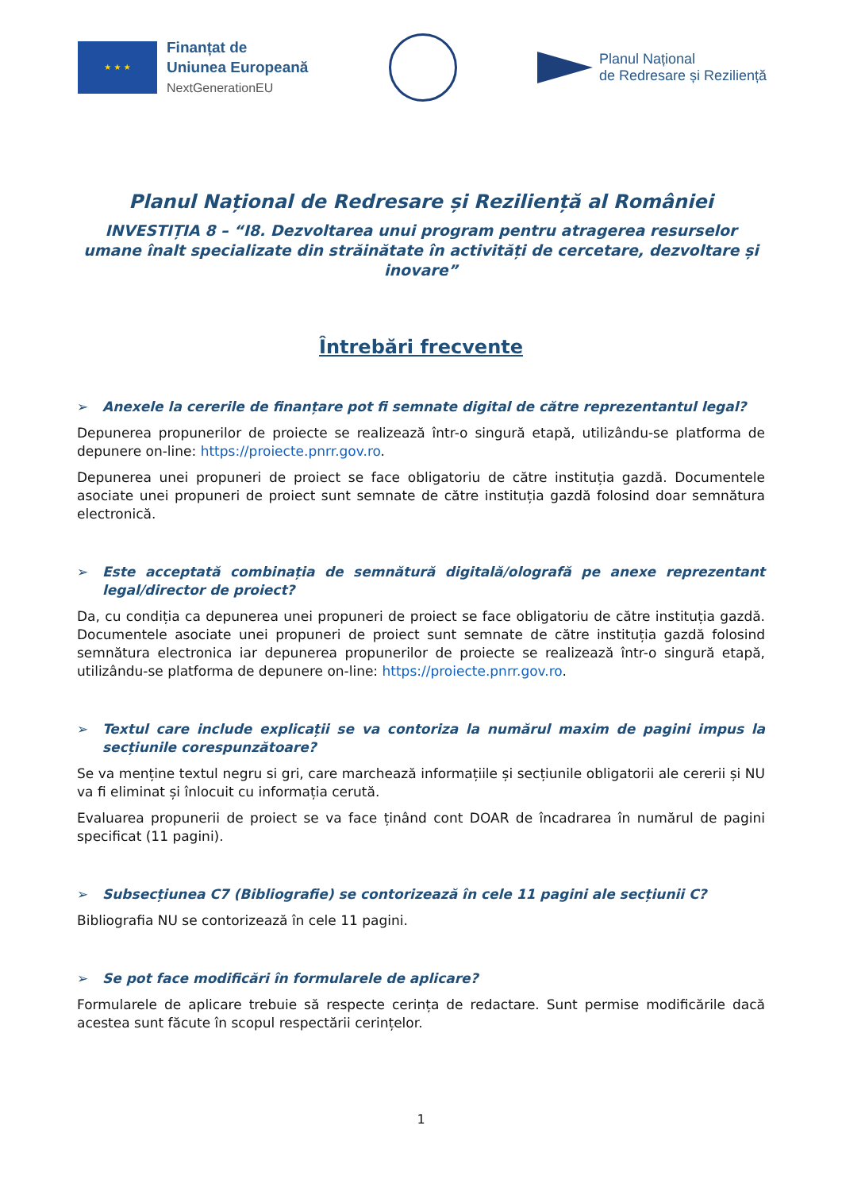★ ★ ★
Finanțat de
Uniunea Europeană
NextGenerationEU
Planul Național
de Redresare și Reziliență
Planul Național de Redresare și Reziliență al României
INVESTIȚIA 8 – “I8. Dezvoltarea unui program pentru atragerea resurselor umane înalt specializate din străinătate în activități de cercetare, dezvoltare și inovare”
Întrebări frecvente
➢ Anexele la cererile de finanțare pot fi semnate digital de către reprezentantul legal?
Depunerea propunerilor de proiecte se realizează într-o singură etapă, utilizându-se platforma de depunere on-line: https://proiecte.pnrr.gov.ro.
Depunerea unei propuneri de proiect se face obligatoriu de către instituția gazdă. Documentele asociate unei propuneri de proiect sunt semnate de către instituția gazdă folosind doar semnătura electronică.
➢ Este acceptată combinația de semnătură digitală/olografă pe anexe reprezentant legal/director de proiect?
Da, cu condiția ca depunerea unei propuneri de proiect se face obligatoriu de către instituția gazdă. Documentele asociate unei propuneri de proiect sunt semnate de către instituția gazdă folosind semnătura electronica iar depunerea propunerilor de proiecte se realizează într-o singură etapă, utilizându-se platforma de depunere on-line: https://proiecte.pnrr.gov.ro.
➢ Textul care include explicații se va contoriza la numărul maxim de pagini impus la secțiunile corespunzătoare?
Se va menține textul negru si gri, care marchează informațiile și secțiunile obligatorii ale cererii și NU va fi eliminat și înlocuit cu informația cerută.
Evaluarea propunerii de proiect se va face ținând cont DOAR de încadrarea în numărul de pagini specificat (11 pagini).
➢ Subsecțiunea C7 (Bibliografie) se contorizează în cele 11 pagini ale secțiunii C?
Bibliografia NU se contorizează în cele 11 pagini.
➢ Se pot face modificări în formularele de aplicare?
Formularele de aplicare trebuie să respecte cerința de redactare. Sunt permise modificările dacă acestea sunt făcute în scopul respectării cerințelor.
1